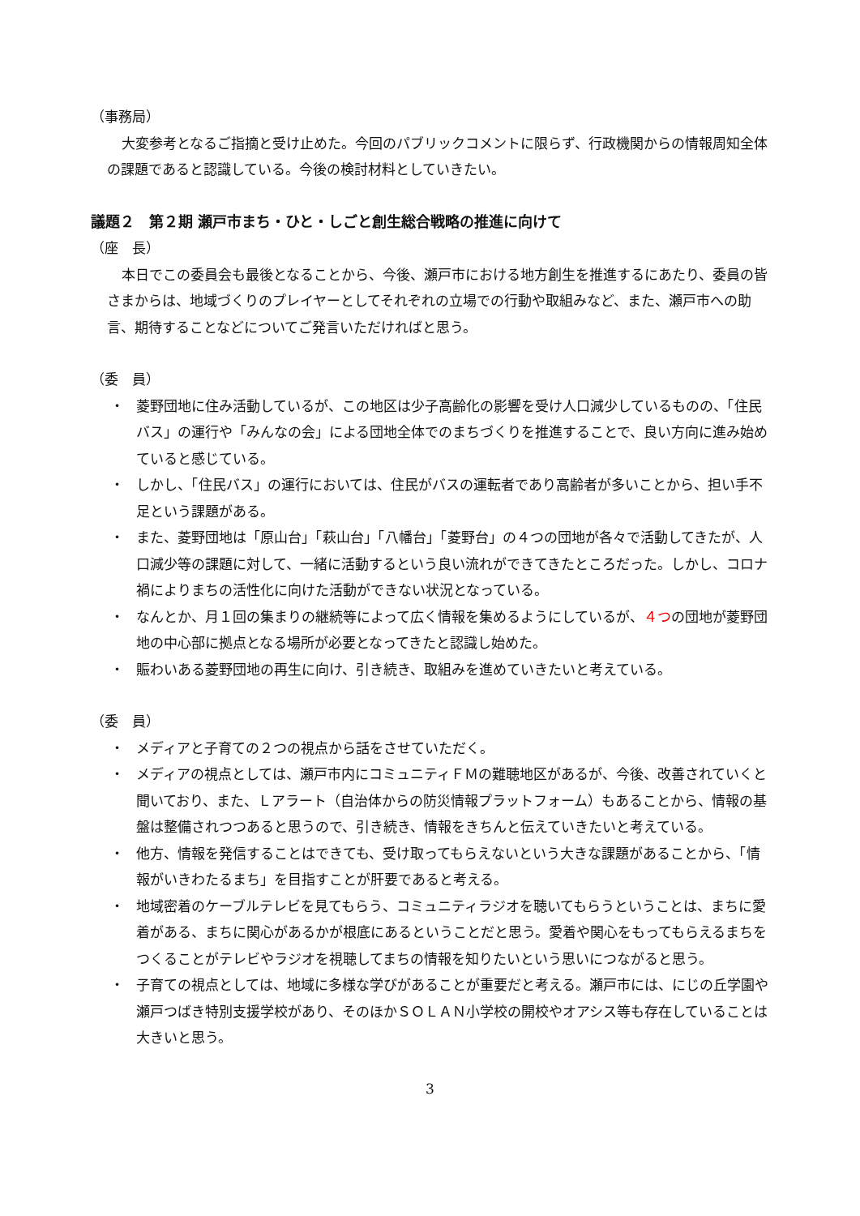（事務局）
大変参考となるご指摘と受け止めた。今回のパブリックコメントに限らず、行政機関からの情報周知全体の課題であると認識している。今後の検討材料としていきたい。
議題２　第２期 瀬戸市まち・ひと・しごと創生総合戦略の推進に向けて
（座　長）
本日でこの委員会も最後となることから、今後、瀬戸市における地方創生を推進するにあたり、委員の皆さまからは、地域づくりのプレイヤーとしてそれぞれの立場での行動や取組みなど、また、瀬戸市への助言、期待することなどについてご発言いただければと思う。
（委　員）
・ 菱野団地に住み活動しているが、この地区は少子高齢化の影響を受け人口減少しているものの、「住民バス」の運行や「みんなの会」による団地全体でのまちづくりを推進することで、良い方向に進み始めていると感じている。
・ しかし、「住民バス」の運行においては、住民がバスの運転者であり高齢者が多いことから、担い手不足という課題がある。
・ また、菱野団地は「原山台」「萩山台」「八幡台」「菱野台」の４つの団地が各々で活動してきたが、人口減少等の課題に対して、一緒に活動するという良い流れができてきたところだった。しかし、コロナ禍によりまちの活性化に向けた活動ができない状況となっている。
・ なんとか、月１回の集まりの継続等によって広く情報を集めるようにしているが、４つの団地が菱野団地の中心部に拠点となる場所が必要となってきたと認識し始めた。
・ 賑わいある菱野団地の再生に向け、引き続き、取組みを進めていきたいと考えている。
（委　員）
・ メディアと子育ての２つの視点から話をさせていただく。
・ メディアの視点としては、瀬戸市内にコミュニティＦＭの難聴地区があるが、今後、改善されていくと聞いており、また、Ｌアラート（自治体からの防災情報プラットフォーム）もあることから、情報の基盤は整備されつつあると思うので、引き続き、情報をきちんと伝えていきたいと考えている。
・ 他方、情報を発信することはできても、受け取ってもらえないという大きな課題があることから、「情報がいきわたるまち」を目指すことが肝要であると考える。
・ 地域密着のケーブルテレビを見てもらう、コミュニティラジオを聴いてもらうということは、まちに愛着がある、まちに関心があるかが根底にあるということだと思う。愛着や関心をもってもらえるまちをつくることがテレビやラジオを視聴してまちの情報を知りたいという思いにつながると思う。
・ 子育ての視点としては、地域に多様な学びがあることが重要だと考える。瀬戸市には、にじの丘学園や瀬戸つばき特別支援学校があり、そのほかＳＯＬＡＮ小学校の開校やオアシス等も存在していることは大きいと思う。
3